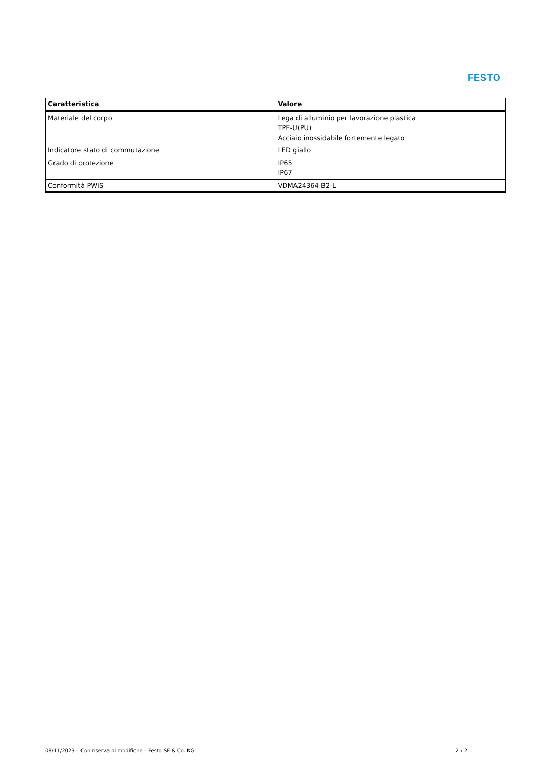FESTO
| Caratteristica | Valore |
| --- | --- |
| Materiale del corpo | Lega di alluminio per lavorazione plastica TPE-U(PU) Acciaio inossidabile fortemente legato |
| Indicatore stato di commutazione | LED giallo |
| Grado di protezione | IP65 IP67 |
| Conformità PWIS | VDMA24364-B2-L |
08/11/2023 – Con riserva di modifiche – Festo SE & Co. KG 2 / 2